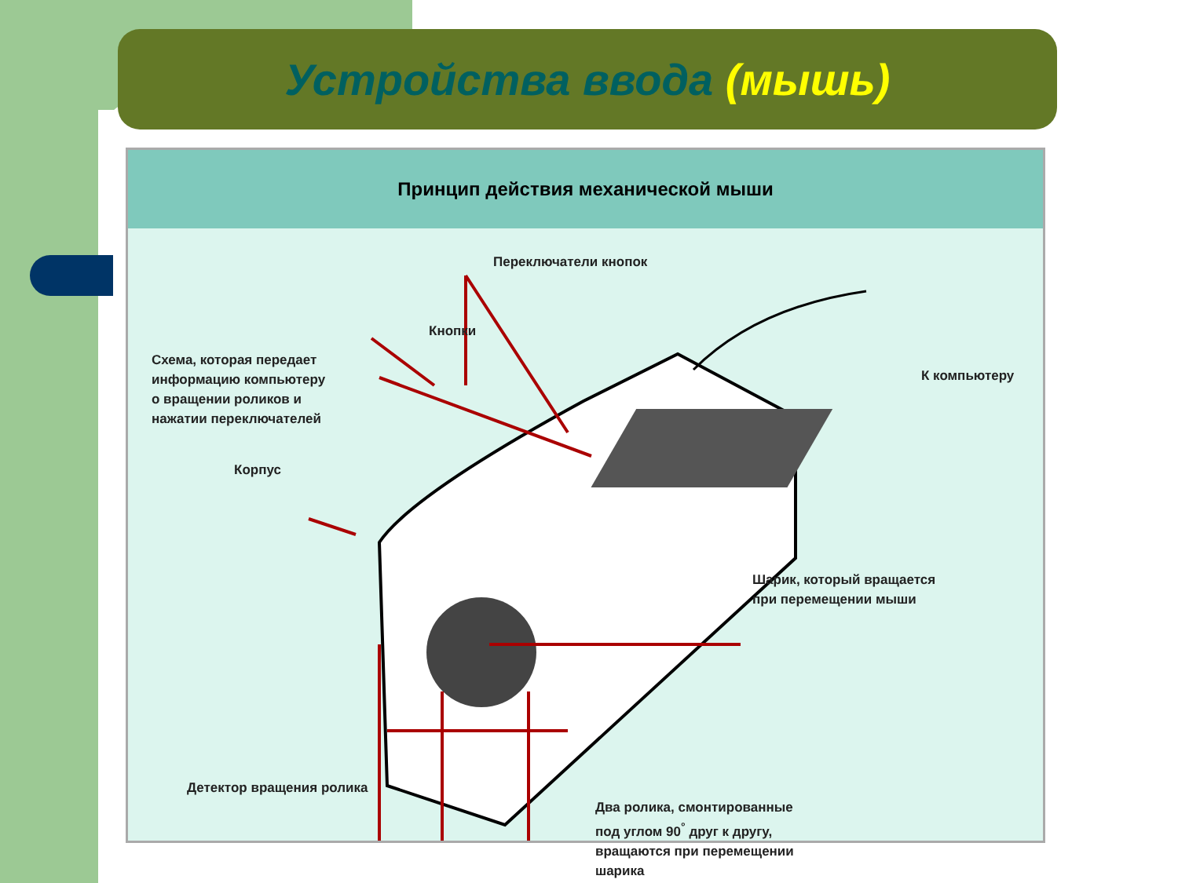Устройства ввода (мышь)
Принцип действия механической мыши
Переключатели кнопок
Кнопки
Схема, которая передает
информацию компьютеру
о вращении роликов и
нажатии переключателей
К компьютеру
Корпус
Шарик, который вращается
при перемещении мыши
Детектор вращения ролика
Два ролика, смонтированные
под углом 90<sup>°</sup> друг к другу,
вращаются при перемещении
шарика